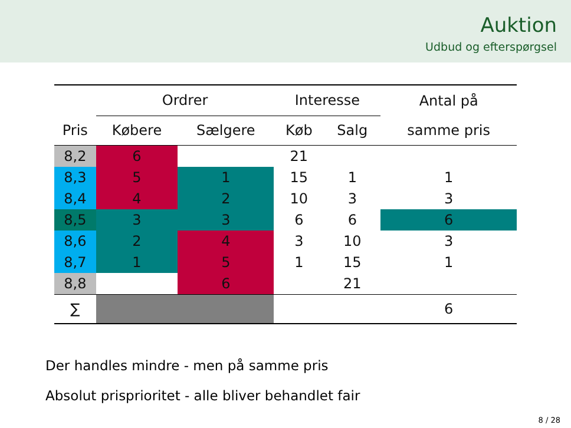Auktion
Udbud og efterspørgsel
| | | Ordrer | | | Interesse | | | Antal på |
| --- | --- | --- | --- | --- | --- | --- | --- | --- |
| Pris | | Købere | Sælgere | | Køb | Salg | | samme pris |
| 8,2 | | 6 | | | 21 | | | |
| 8,3 | | 5 | 1 | | 15 | 1 | | 1 |
| 8,4 | | 4 | 2 | | 10 | 3 | | 3 |
| 8,5 | | 3 | 3 | | 6 | 6 | | 6 |
| 8,6 | | 2 | 4 | | 3 | 10 | | 3 |
| 8,7 | | 1 | 5 | | 1 | 15 | | 1 |
| 8,8 | | | 6 | | | 21 | | |
| ∑ | | | | | | | | 6 |
Der handles mindre - men på samme pris
Absolut prisprioritet - alle bliver behandlet fair
8 / 28